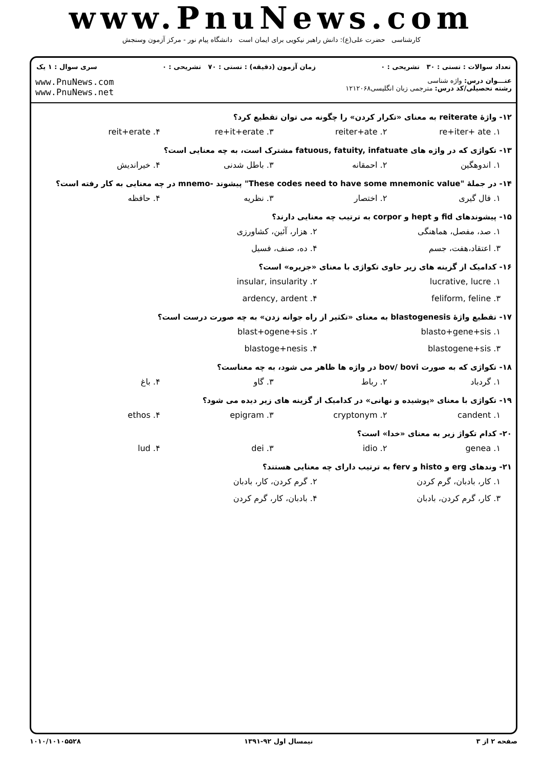www.PnuNews.com
کارشناسی حضرت علی(ع): دانش راهبر نیکویی برای ایمان است دانشگاه پیام نور - مرکز آزمون وسنجش
تعداد سوالات : تستی : ۳۰ تشریحی : ۰ زمان آزمون (دقیقه) : تستی : ۷۰ تشریحی : ۰ سری سوال : ۱ یک
www.PnuNews.com
www.PnuNews.net
عنـــوان درس: واژه شناسی
رشته تحصیلی/کد درس: مترجمی زبان انگلیسی۱۲۱۲۰۶۸
۱۲- واژهٔ reiterate به معنای «تکرار کردن» را چگونه می توان تقطیع کرد؟
۱. re+iter+ ate ۲. reiter+ate ۳. re+it+erate ۴. reit+erate
۱۳- تکواژی که در واژه های fatuous, fatuity, infatuate مشترک است، به چه معنایی است؟
۱. اندوهگین ۲. احمقانه ۳. باطل شدنی ۴. خیراندیش
۱۴- در جملهٔ "These codes need to have some mnemonic value" پیشوند -mnemo در چه معنایی به کار رفته است؟
۱. فال گیری ۲. اختصار ۳. نظریه ۴. حافظه
۱۵- پیشوندهای fid و hept و corpor به ترتیب چه معنایی دارند؟
۱. صد، مفصل، هماهنگی ۲. هزار، آئین، کشاورزی ۳. اعتقاد،هفت، جسم ۴. ده، صنف، فسیل
۱۶- کدامیک از گزینه های زیر حاوی تکواژی با معنای «جزیره» است؟
۱. lucrative, lucre ۲. insular, insularity ۳. feliform, feline ۴. ardency, ardent
۱۷- تقطیع واژهٔ blastogenesis به معنای «تکثیر از راه جوانه زدن» به چه صورت درست است؟
۱. blasto+gene+sis ۲. blast+ogene+sis ۳. blastogene+sis ۴. blastoge+nesis
۱۸- تکواژی که به صورت bov/ bovi در واژه ها ظاهر می شود، به چه معناست؟
۱. گردباد ۲. رباط ۳. گاو ۴. باغ
۱۹- تکواژی با معنای «پوشیده و نهانی» در کدامیک از گزینه های زیر دیده می شود؟
۱. candent ۲. cryptonym ۳. epigram ۴. ethos
۲۰- کدام تکواژ زیر به معنای «خدا» است؟
۱. genea ۲. idio ۳. dei ۴. lud
۲۱- وندهای erg و histo و ferv به ترتیب دارای چه معنایی هستند؟
۱. کار، بادبان، گرم کردن ۲. گرم کردن، کار، بادبان ۳. کار، گرم کردن، بادبان ۴. بادبان، کار، گرم کردن
۱۰۱۰/۱۰۱۰۵۵۲۸ نیمسال اول ۹۲-۱۳۹۱ صفحه ۲ از ۳